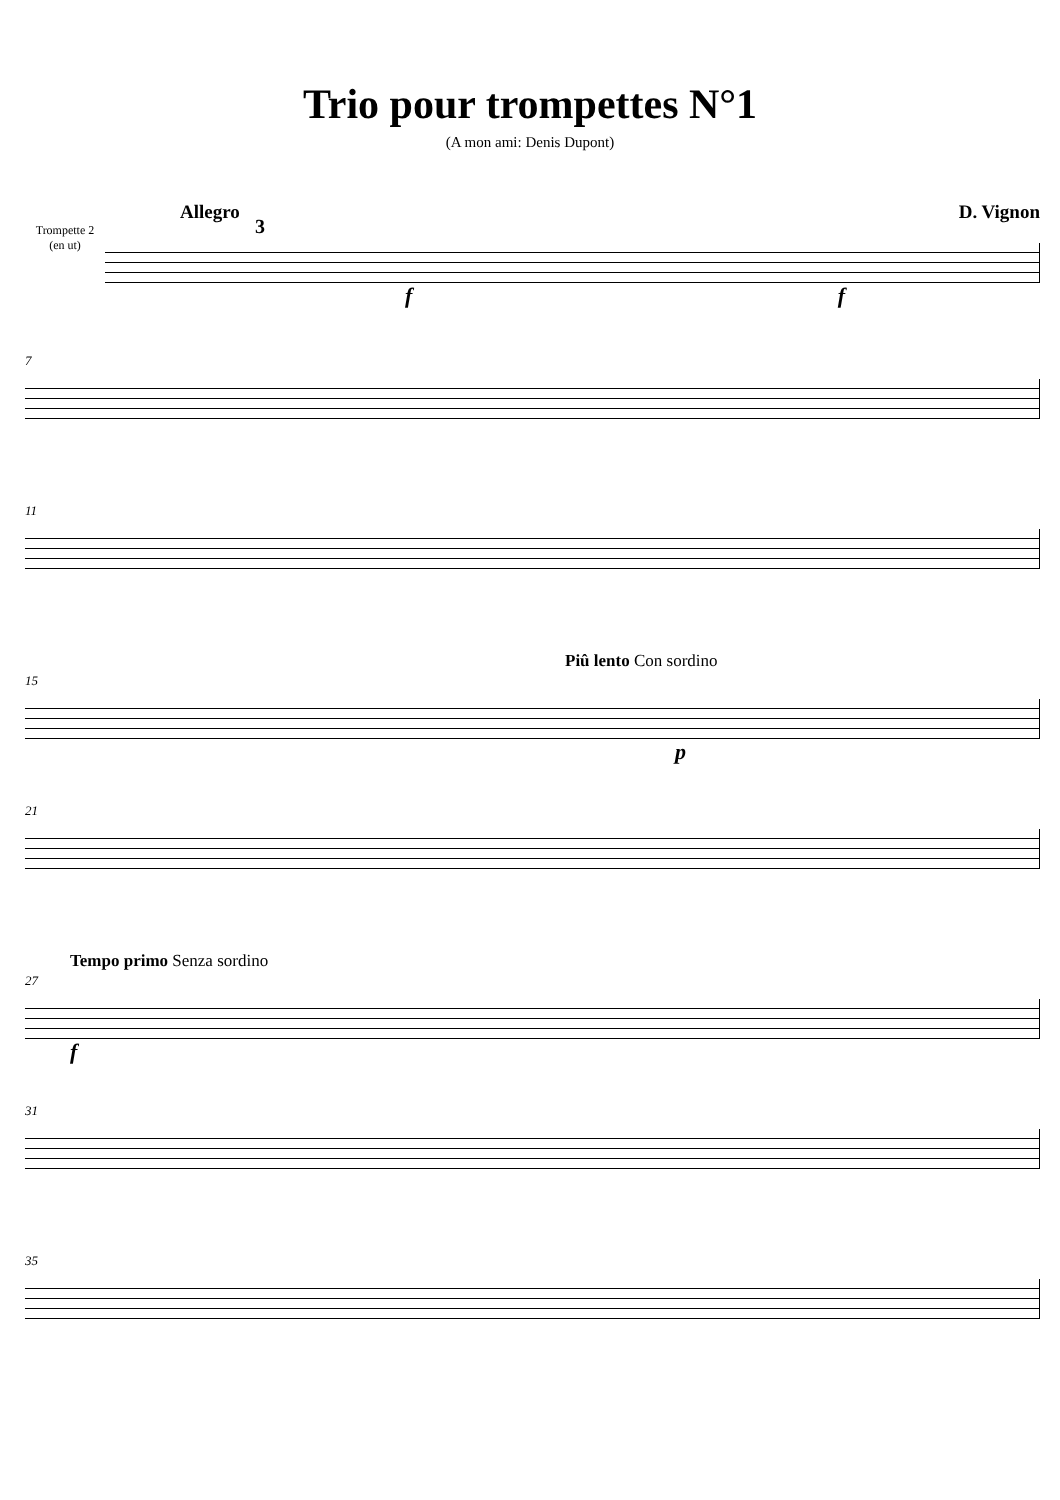Trio pour trompettes N°1
(A mon ami: Denis Dupont)
Allegro D. Vignon
Trompette 2
(en ut)
3
f f
7
11
Piû lento Con sordino
15
p
21
Tempo primo Senza sordino
27
f
31
35